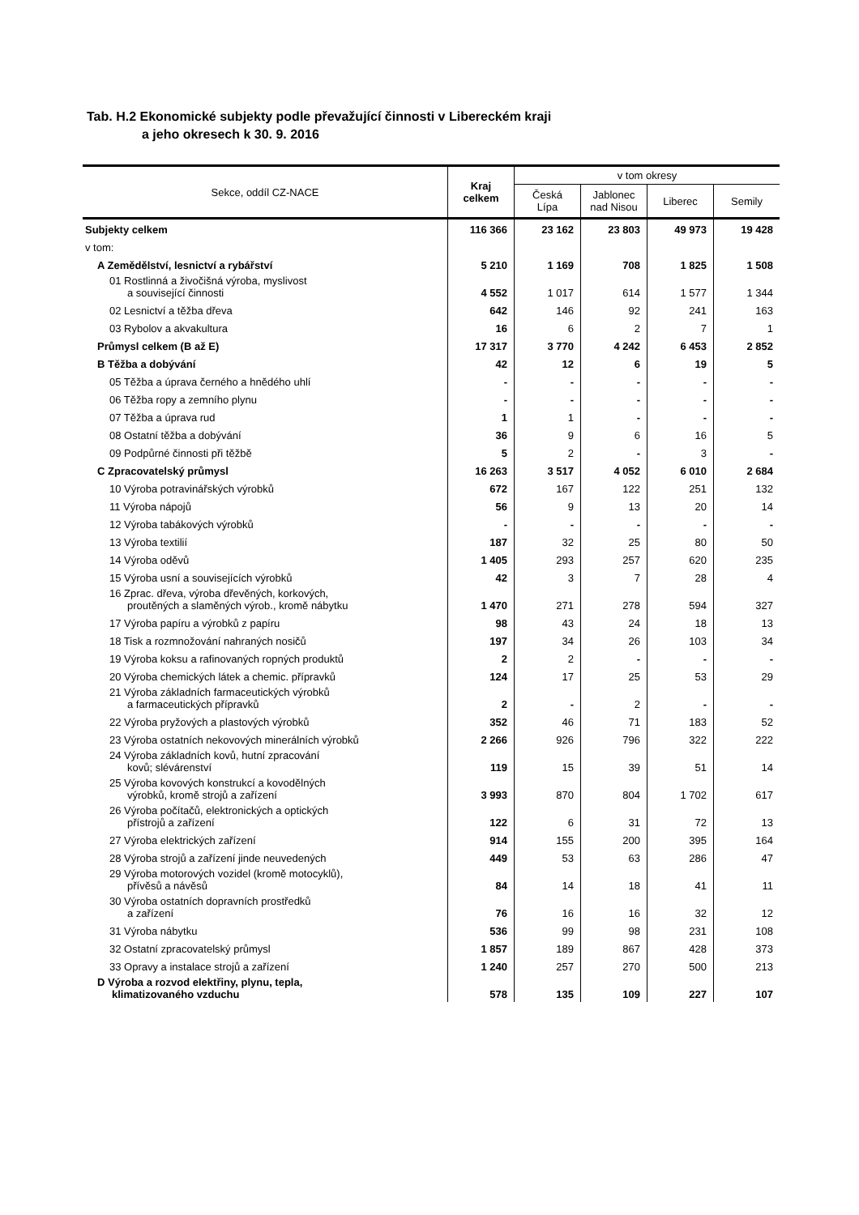Tab. H.2 Ekonomické subjekty podle převažující činnosti v Libereckém kraji
a jeho okresech k 30. 9. 2016
| Sekce, oddíl CZ-NACE | Kraj celkem | v tom okresy | | | |
| --- | --- | --- | --- | --- | --- |
| | | Česká Lípa | Jablonec nad Nisou | Liberec | Semily |
| Subjekty celkem | 116 366 | 23 162 | 23 803 | 49 973 | 19 428 |
| v tom: | | | | | |
| A Zemědělství, lesnictví a rybářství | 5 210 | 1 169 | 708 | 1 825 | 1 508 |
| 01 Rostlinná a živočišná výroba, myslivost a související činnosti | 4 552 | 1 017 | 614 | 1 577 | 1 344 |
| 02 Lesnictví a těžba dřeva | 642 | 146 | 92 | 241 | 163 |
| 03 Rybolov a akvakultura | 16 | 6 | 2 | 7 | 1 |
| Průmysl celkem (B až E) | 17 317 | 3 770 | 4 242 | 6 453 | 2 852 |
| B Těžba a dobývání | 42 | 12 | 6 | 19 | 5 |
| 05 Těžba a úprava černého a hnědého uhlí | - | - | - | - | - |
| 06 Těžba ropy a zemního plynu | - | - | - | - | - |
| 07 Těžba a úprava rud | 1 | 1 | - | - | - |
| 08 Ostatní těžba a dobývání | 36 | 9 | 6 | 16 | 5 |
| 09 Podpůrné činnosti při těžbě | 5 | 2 | - | 3 | - |
| C Zpracovatelský průmysl | 16 263 | 3 517 | 4 052 | 6 010 | 2 684 |
| 10 Výroba potravinářských výrobků | 672 | 167 | 122 | 251 | 132 |
| 11 Výroba nápojů | 56 | 9 | 13 | 20 | 14 |
| 12 Výroba tabákových výrobků | - | - | - | - | - |
| 13 Výroba textilií | 187 | 32 | 25 | 80 | 50 |
| 14 Výroba oděvů | 1 405 | 293 | 257 | 620 | 235 |
| 15 Výroba usní a souvisejících výrobků | 42 | 3 | 7 | 28 | 4 |
| 16 Zprac. dřeva, výroba dřevěných, korkových, proutěných a slaměných výrob., kromě nábytku | 1 470 | 271 | 278 | 594 | 327 |
| 17 Výroba papíru a výrobků z papíru | 98 | 43 | 24 | 18 | 13 |
| 18 Tisk a rozmnožování nahraných nosičů | 197 | 34 | 26 | 103 | 34 |
| 19 Výroba koksu a rafinovaných ropných produktů | 2 | 2 | - | - | - |
| 20 Výroba chemických látek a chemic. přípravků | 124 | 17 | 25 | 53 | 29 |
| 21 Výroba základních farmaceutických výrobků a farmaceutických přípravků | 2 | - | 2 | - | - |
| 22 Výroba pryžových a plastových výrobků | 352 | 46 | 71 | 183 | 52 |
| 23 Výroba ostatních nekovových minerálních výrobků | 2 266 | 926 | 796 | 322 | 222 |
| 24 Výroba základních kovů, hutní zpracování kovů; slévárenství | 119 | 15 | 39 | 51 | 14 |
| 25 Výroba kovových konstrukcí a kovodělných výrobků, kromě strojů a zařízení | 3 993 | 870 | 804 | 1 702 | 617 |
| 26 Výroba počítačů, elektronických a optických přístrojů a zařízení | 122 | 6 | 31 | 72 | 13 |
| 27 Výroba elektrických zařízení | 914 | 155 | 200 | 395 | 164 |
| 28 Výroba strojů a zařízení jinde neuvedených | 449 | 53 | 63 | 286 | 47 |
| 29 Výroba motorových vozidel (kromě motocyklů), přívěsů a návěsů | 84 | 14 | 18 | 41 | 11 |
| 30 Výroba ostatních dopravních prostředků a zařízení | 76 | 16 | 16 | 32 | 12 |
| 31 Výroba nábytku | 536 | 99 | 98 | 231 | 108 |
| 32 Ostatní zpracovatelský průmysl | 1 857 | 189 | 867 | 428 | 373 |
| 33 Opravy a instalace strojů a zařízení | 1 240 | 257 | 270 | 500 | 213 |
| D Výroba a rozvod elektřiny, plynu, tepla, klimatizovaného vzduchu | 578 | 135 | 109 | 227 | 107 |